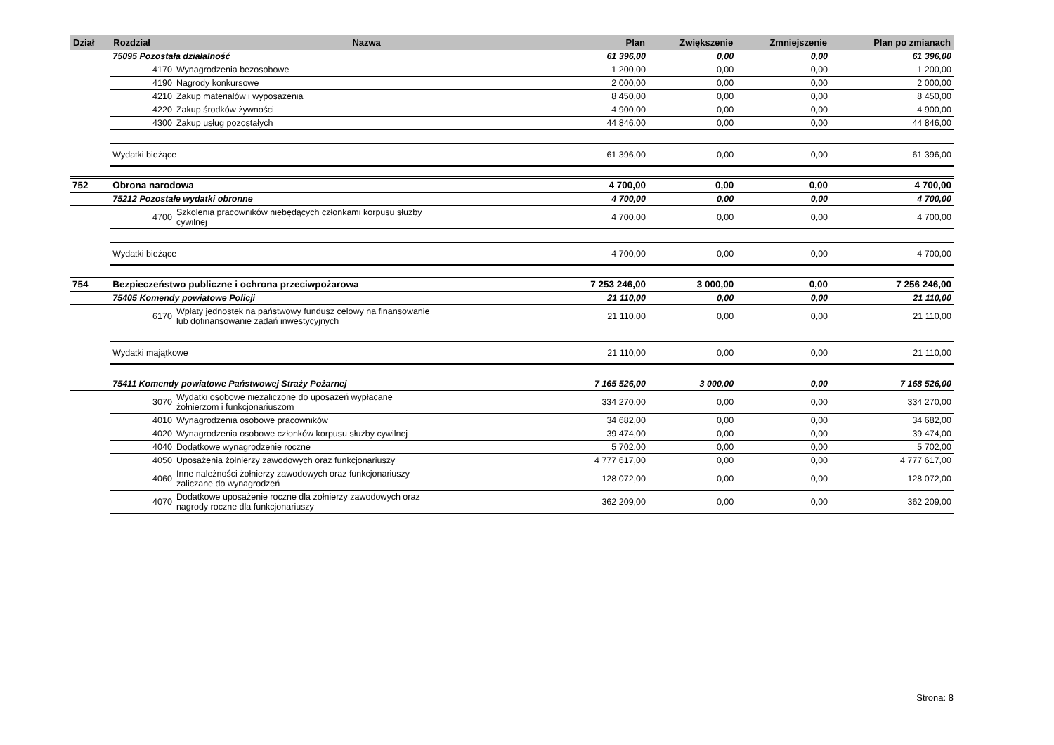| Dział | Rozdział | Nazwa | Plan | Zwiększenie | Zmniejszenie | Plan po zmianach |
| --- | --- | --- | --- | --- | --- | --- |
| | 75095 Pozostała działalność | | 61 396,00 | 0,00 | 0,00 | 61 396,00 |
| | 4170 | Wynagrodzenia bezosobowe | 1 200,00 | 0,00 | 0,00 | 1 200,00 |
| | 4190 | Nagrody konkursowe | 2 000,00 | 0,00 | 0,00 | 2 000,00 |
| | 4210 | Zakup materiałów i wyposażenia | 8 450,00 | 0,00 | 0,00 | 8 450,00 |
| | 4220 | Zakup środków żywności | 4 900,00 | 0,00 | 0,00 | 4 900,00 |
| | 4300 | Zakup usług pozostałych | 44 846,00 | 0,00 | 0,00 | 44 846,00 |
| | Wydatki bieżące | | 61 396,00 | 0,00 | 0,00 | 61 396,00 |
| 752 | Obrona narodowa | | 4 700,00 | 0,00 | 0,00 | 4 700,00 |
| | 75212 Pozostałe wydatki obronne | | 4 700,00 | 0,00 | 0,00 | 4 700,00 |
| | 4700 | Szkolenia pracowników niebędących członkami korpusu służby cywilnej | 4 700,00 | 0,00 | 0,00 | 4 700,00 |
| | Wydatki bieżące | | 4 700,00 | 0,00 | 0,00 | 4 700,00 |
| 754 | Bezpieczeństwo publiczne i ochrona przeciwpożarowa | | 7 253 246,00 | 3 000,00 | 0,00 | 7 256 246,00 |
| | 75405 Komendy powiatowe Policji | | 21 110,00 | 0,00 | 0,00 | 21 110,00 |
| | 6170 | Wpłaty jednostek na państwowy fundusz celowy na finansowanie lub dofinansowanie zadań inwestycyjnych | 21 110,00 | 0,00 | 0,00 | 21 110,00 |
| | Wydatki majątkowe | | 21 110,00 | 0,00 | 0,00 | 21 110,00 |
| | 75411 Komendy powiatowe Państwowej Straży Pożarnej | | 7 165 526,00 | 3 000,00 | 0,00 | 7 168 526,00 |
| | 3070 | Wydatki osobowe niezaliczone do uposażeń wypłacane żołnierzom i funkcjonariuszom | 334 270,00 | 0,00 | 0,00 | 334 270,00 |
| | 4010 | Wynagrodzenia osobowe pracowników | 34 682,00 | 0,00 | 0,00 | 34 682,00 |
| | 4020 | Wynagrodzenia osobowe członków korpusu służby cywilnej | 39 474,00 | 0,00 | 0,00 | 39 474,00 |
| | 4040 | Dodatkowe wynagrodzenie roczne | 5 702,00 | 0,00 | 0,00 | 5 702,00 |
| | 4050 | Uposażenia żołnierzy zawodowych oraz funkcjonariuszy | 4 777 617,00 | 0,00 | 0,00 | 4 777 617,00 |
| | 4060 | Inne należności żołnierzy zawodowych oraz funkcjonariuszy zaliczane do wynagrodzeń | 128 072,00 | 0,00 | 0,00 | 128 072,00 |
| | 4070 | Dodatkowe uposażenie roczne dla żołnierzy zawodowych oraz nagrody roczne dla funkcjonariuszy | 362 209,00 | 0,00 | 0,00 | 362 209,00 |
Strona: 8